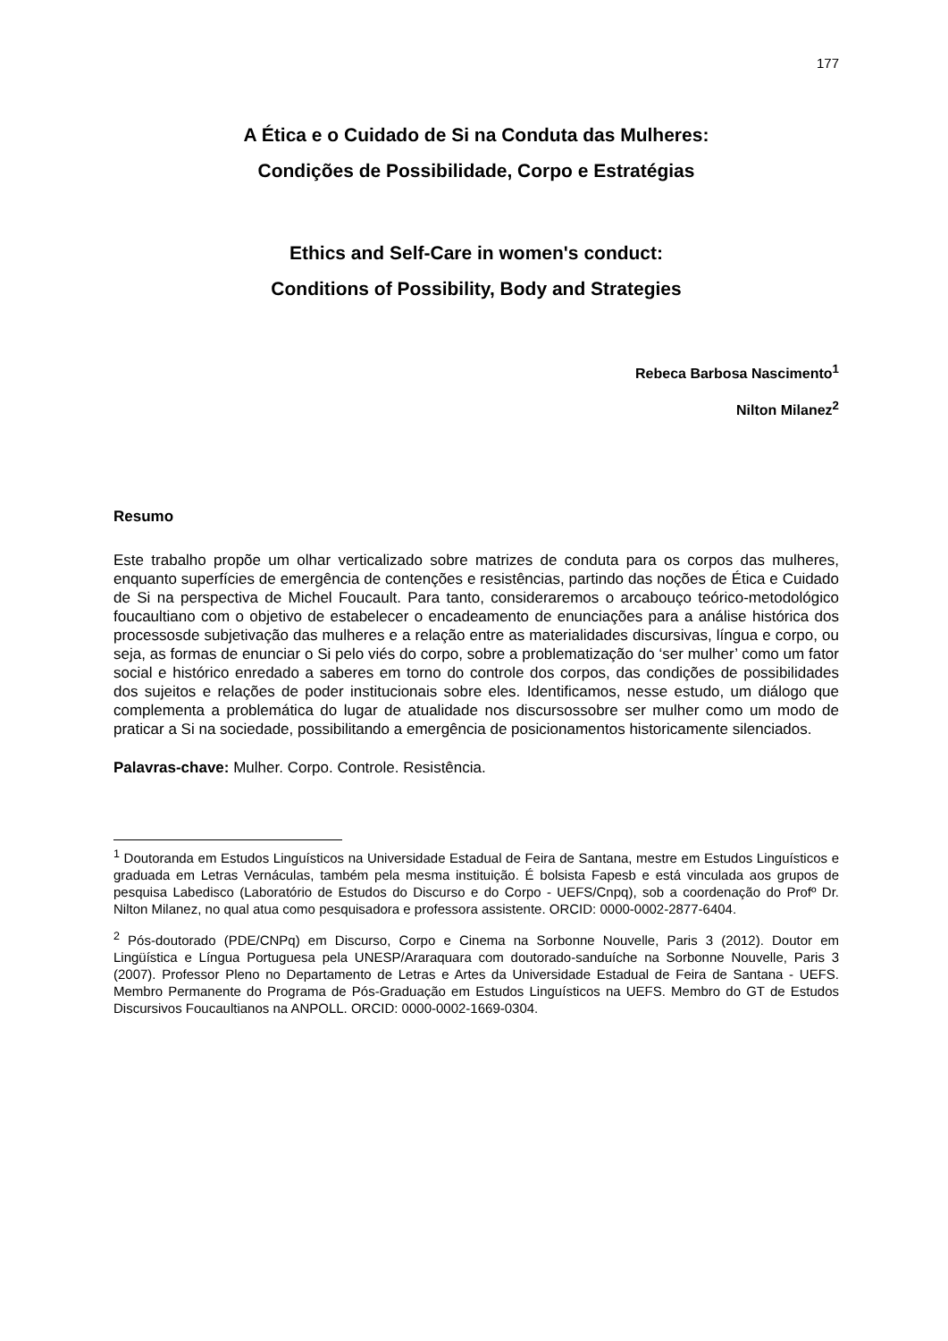177
A Ética e o Cuidado de Si na Conduta das Mulheres:
Condições de Possibilidade, Corpo e Estratégias
Ethics and Self-Care in women's conduct:
Conditions of Possibility, Body and Strategies
Rebeca Barbosa Nascimento<sup>1</sup>
Nilton Milanez<sup>2</sup>
Resumo
Este trabalho propõe um olhar verticalizado sobre matrizes de conduta para os corpos das mulheres, enquanto superfícies de emergência de contenções e resistências, partindo das noções de Ética e Cuidado de Si na perspectiva de Michel Foucault. Para tanto, consideraremos o arcabouço teórico-metodológico foucaultiano com o objetivo de estabelecer o encadeamento de enunciações para a análise histórica dos processosde subjetivação das mulheres e a relação entre as materialidades discursivas, língua e corpo, ou seja, as formas de enunciar o Si pelo viés do corpo, sobre a problematização do ‘ser mulher’ como um fator social e histórico enredado a saberes em torno do controle dos corpos, das condições de possibilidades dos sujeitos e relações de poder institucionais sobre eles. Identificamos, nesse estudo, um diálogo que complementa a problemática do lugar de atualidade nos discursossobre ser mulher como um modo de praticar a Si na sociedade, possibilitando a emergência de posicionamentos historicamente silenciados.
Palavras-chave: Mulher. Corpo. Controle. Resistência.
<sup>1</sup> Doutoranda em Estudos Linguísticos na Universidade Estadual de Feira de Santana, mestre em Estudos Linguísticos e graduada em Letras Vernáculas, também pela mesma instituição. É bolsista Fapesb e está vinculada aos grupos de pesquisa Labedisco (Laboratório de Estudos do Discurso e do Corpo - UEFS/Cnpq), sob a coordenação do Profº Dr. Nilton Milanez, no qual atua como pesquisadora e professora assistente. ORCID: 0000-0002-2877-6404.
<sup>2</sup> Pós-doutorado (PDE/CNPq) em Discurso, Corpo e Cinema na Sorbonne Nouvelle, Paris 3 (2012). Doutor em Lingüística e Língua Portuguesa pela UNESP/Araraquara com doutorado-sanduíche na Sorbonne Nouvelle, Paris 3 (2007). Professor Pleno no Departamento de Letras e Artes da Universidade Estadual de Feira de Santana - UEFS. Membro Permanente do Programa de Pós-Graduação em Estudos Linguísticos na UEFS. Membro do GT de Estudos Discursivos Foucaultianos na ANPOLL. ORCID: 0000-0002-1669-0304.